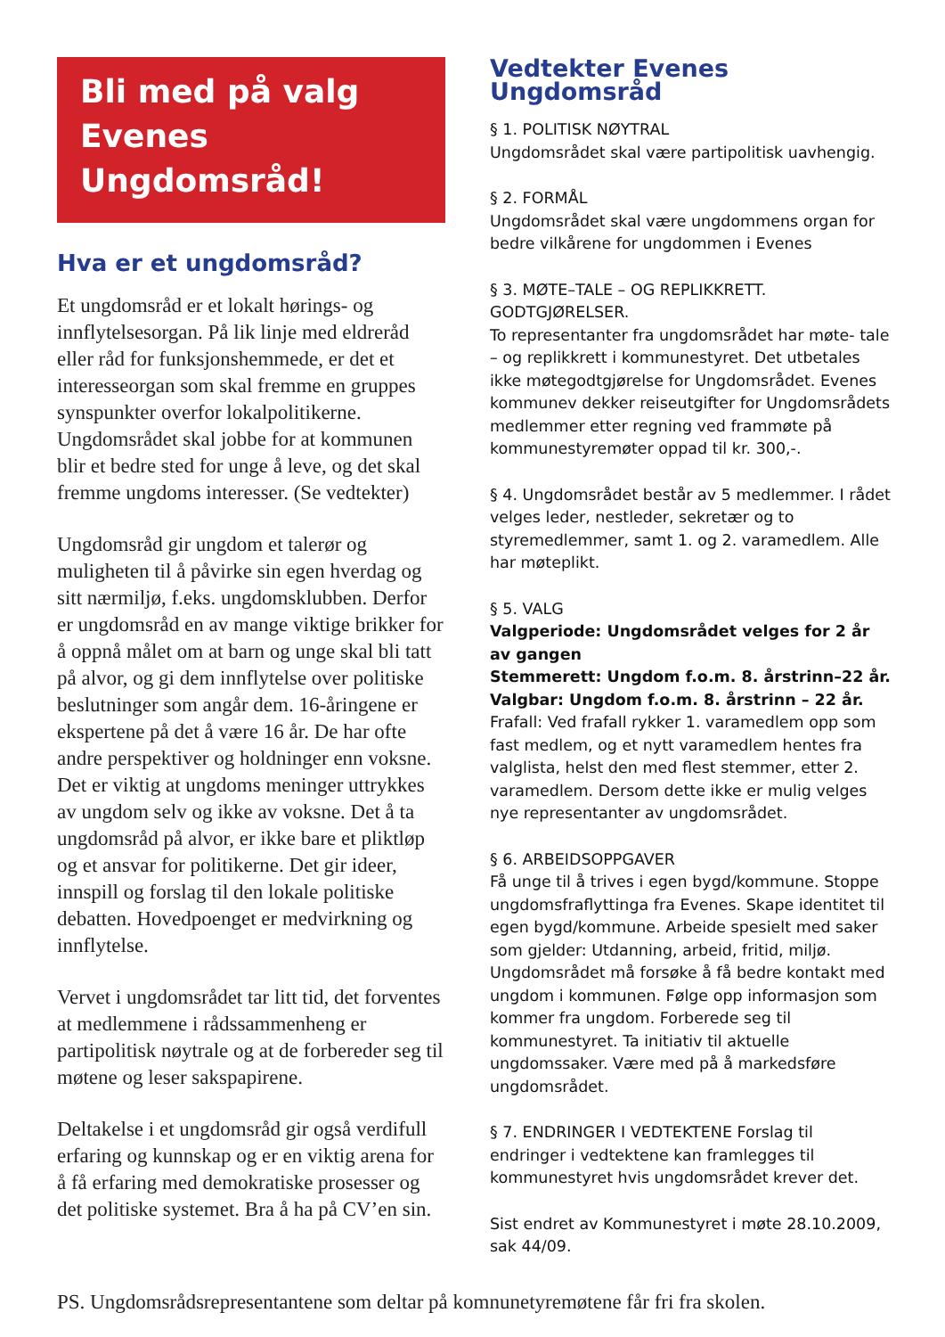Bli med på valg
Evenes Ungdomsråd!
Hva er et ungdomsråd?
Et ungdomsråd er et lokalt hørings- og innflytelsesorgan. På lik linje med eldreråd eller råd for funksjonshemmede, er det et interesseorgan som skal fremme en gruppes synspunkter overfor lokalpolitikerne. Ungdomsrådet skal jobbe for at kommunen blir et bedre sted for unge å leve, og det skal fremme ungdoms interesser. (Se vedtekter)
Ungdomsråd gir ungdom et talerør og muligheten til å påvirke sin egen hverdag og sitt nærmiljø, f.eks. ungdomsklubben. Derfor er ungdomsråd en av mange viktige brikker for å oppnå målet om at barn og unge skal bli tatt på alvor, og gi dem innflytelse over politiske beslutninger som angår dem. 16-åringene er ekspertene på det å være 16 år. De har ofte andre perspektiver og holdninger enn voksne. Det er viktig at ungdoms meninger uttrykkes av ungdom selv og ikke av voksne. Det å ta ungdomsråd på alvor, er ikke bare et pliktløp og et ansvar for politikerne. Det gir ideer, innspill og forslag til den lokale politiske debatten. Hovedpoenget er medvirkning og innflytelse.
Vervet i ungdomsrådet tar litt tid, det forventes at medlemmene i rådssammenheng er partipolitisk nøytrale og at de forbereder seg til møtene og leser sakspapirene.
Deltakelse i et ungdomsråd gir også verdifull erfaring og kunnskap og er en viktig arena for å få erfaring med demokratiske prosesser og det politiske systemet. Bra å ha på CV’en sin.
Vedtekter Evenes Ungdomsråd
§ 1. POLITISK NØYTRAL
Ungdomsrådet skal være partipolitisk uavhengig.
§ 2. FORMÅL
Ungdomsrådet skal være ungdommens organ for bedre vilkårene for ungdommen i Evenes
§ 3. MØTE–TALE – OG REPLIKKRETT. GODTGJØRELSER.
To representanter fra ungdomsrådet har møte- tale – og replikkrett i kommunestyret. Det utbetales ikke møtegodtgjørelse for Ungdomsrådet. Evenes kommunev dekker reiseutgifter for Ungdomsrådets medlemmer etter regning ved frammøte på kommunestyremøter oppad til kr. 300,-.
§ 4. Ungdomsrådet består av 5 medlemmer. I rådet velges leder, nestleder, sekretær og to styremedlemmer, samt 1. og 2. varamedlem. Alle har møteplikt.
§ 5. VALG
Valgperiode: Ungdomsrådet velges for 2 år av gangen
Stemmerett: Ungdom f.o.m. 8. årstrinn–22 år.
Valgbar: Ungdom f.o.m. 8. årstrinn – 22 år.
Frafall: Ved frafall rykker 1. varamedlem opp som fast medlem, og et nytt varamedlem hentes fra valglista, helst den med flest stemmer, etter 2. varamedlem. Dersom dette ikke er mulig velges nye representanter av ungdomsrådet.
§ 6. ARBEIDSOPPGAVER
Få unge til å trives i egen bygd/kommune. Stoppe ungdomsfraflyttinga fra Evenes. Skape identitet til egen bygd/kommune. Arbeide spesielt med saker som gjelder: Utdanning, arbeid, fritid, miljø. Ungdomsrådet må forsøke å få bedre kontakt med ungdom i kommunen. Følge opp informasjon som kommer fra ungdom. Forberede seg til kommunestyret. Ta initiativ til aktuelle ungdomssaker. Være med på å markedsføre ungdomsrådet.
§ 7. ENDRINGER I VEDTEKTENE Forslag til endringer i vedtektene kan framlegges til kommunestyret hvis ungdomsrådet krever det.
Sist endret av Kommunestyret i møte 28.10.2009, sak 44/09.
PS. Ungdomsrådsrepresentantene som deltar på komnunetyremøtene får fri fra skolen.